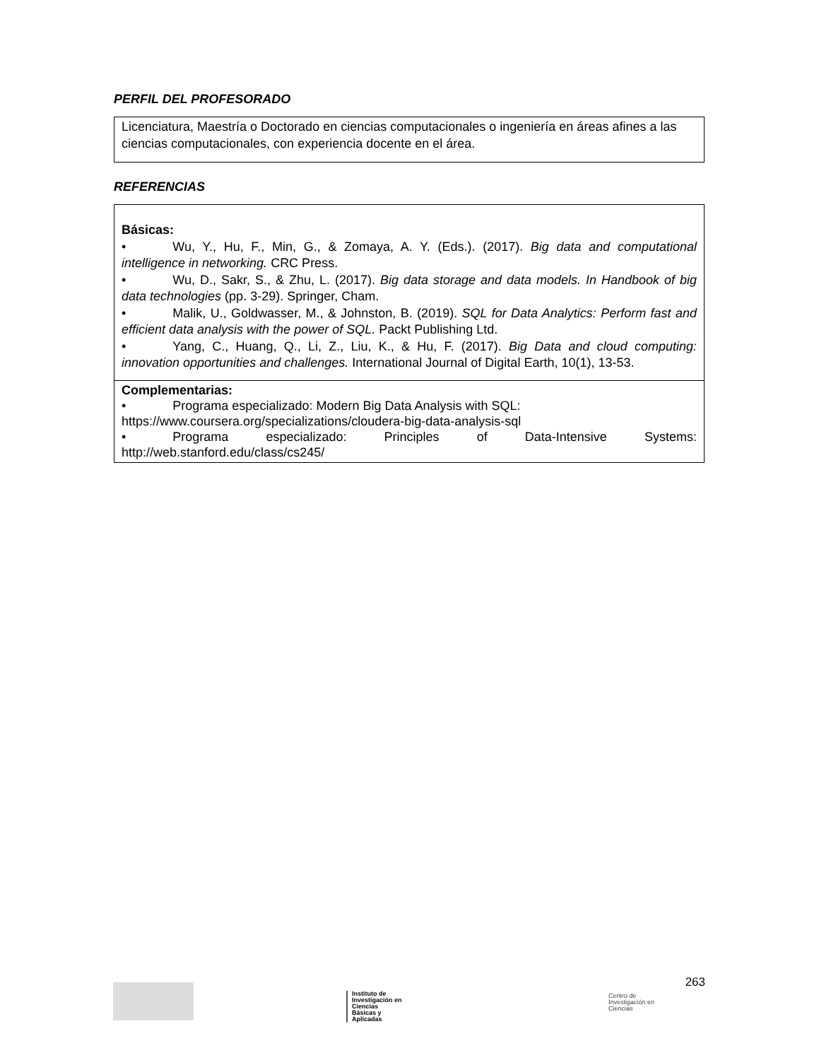PERFIL DEL PROFESORADO
| Licenciatura, Maestría o Doctorado en ciencias computacionales o ingeniería en áreas afines a las ciencias computacionales, con experiencia docente en el área. |
REFERENCIAS
| Básicas: • Wu, Y., Hu, F., Min, G., & Zomaya, A. Y. (Eds.). (2017). Big data and computational intelligence in networking. CRC Press. • Wu, D., Sakr, S., & Zhu, L. (2017). Big data storage and data models. In Handbook of big data technologies (pp. 3-29). Springer, Cham. • Malik, U., Goldwasser, M., & Johnston, B. (2019). SQL for Data Analytics: Perform fast and efficient data analysis with the power of SQL. Packt Publishing Ltd. • Yang, C., Huang, Q., Li, Z., Liu, K., & Hu, F. (2017). Big Data and cloud computing: innovation opportunities and challenges. International Journal of Digital Earth, 10(1), 13-53. |
| Complementarias: • Programa especializado: Modern Big Data Analysis with SQL: https://www.coursera.org/specializations/cloudera-big-data-analysis-sql • Programa especializado: Principles of Data-Intensive Systems: http://web.stanford.edu/class/cs245/ |
Instituto de
Investigación en
Ciencias
Básicas y
Aplicadas
Centro de
Investigación en
Ciencias
263